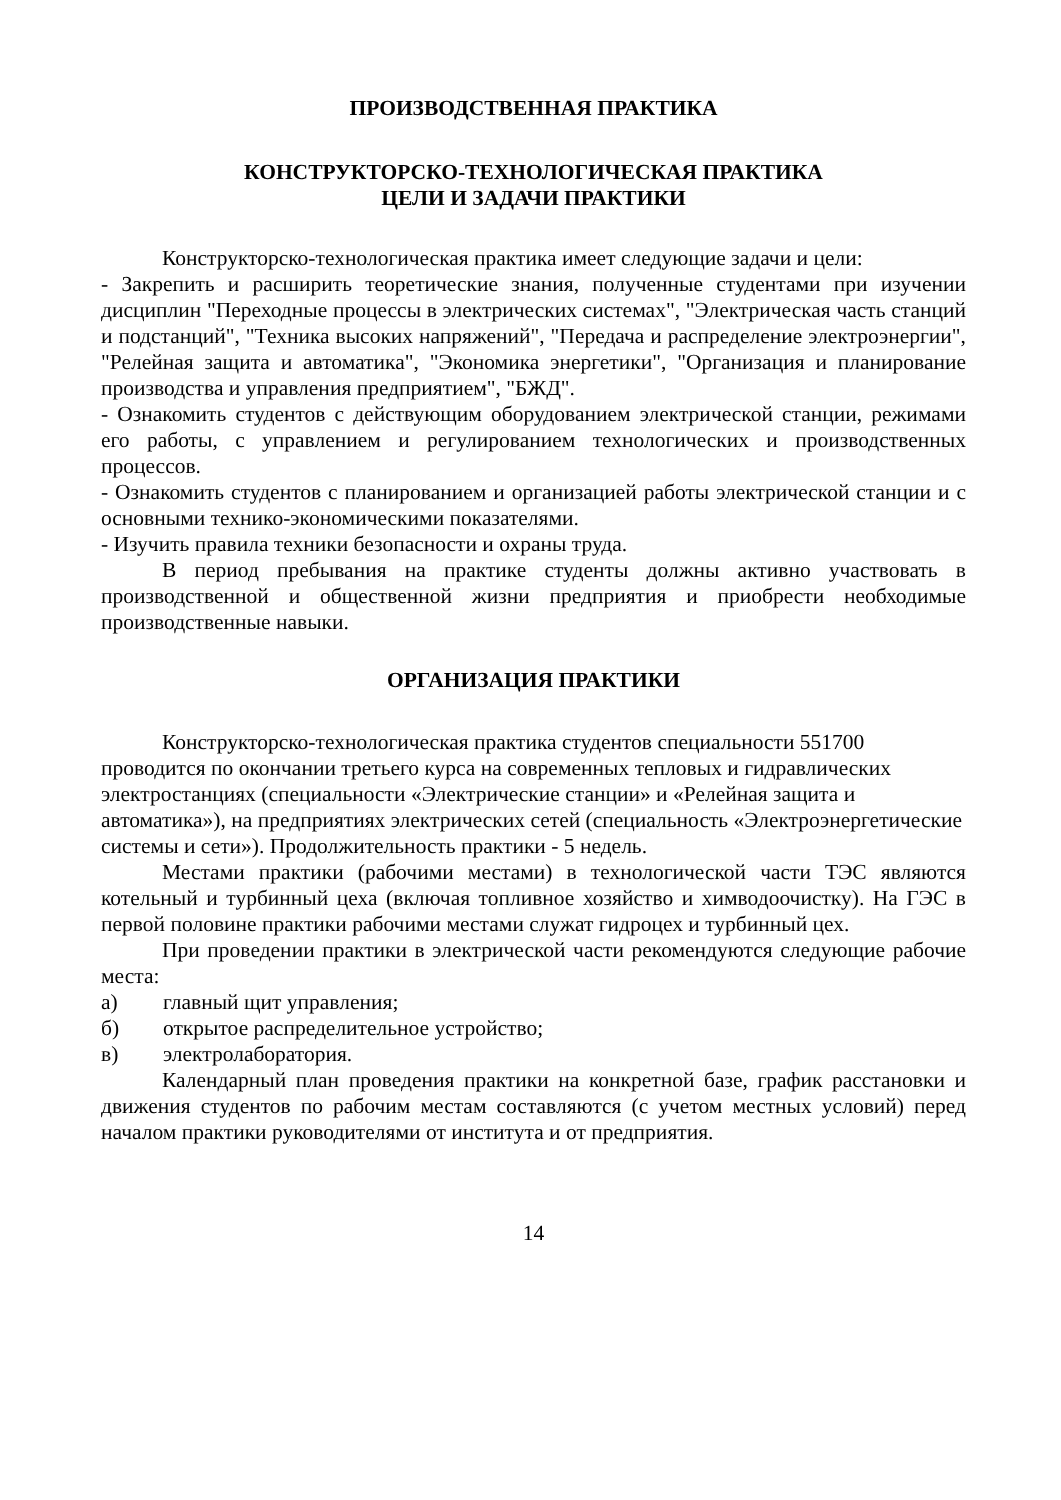ПРОИЗВОДСТВЕННАЯ ПРАКТИКА
КОНСТРУКТОРСКО-ТЕХНОЛОГИЧЕСКАЯ ПРАКТИКА
ЦЕЛИ И ЗАДАЧИ ПРАКТИКИ
Конструкторско-технологическая практика имеет следующие задачи и цели:
- Закрепить и расширить теоретические знания, полученные студентами при изучении дисциплин "Переходные процессы в электрических системах", "Электрическая часть станций и подстанций", "Техника высоких напряжений", "Передача и распределение электроэнергии", "Релейная защита и автоматика", "Экономика энергетики", "Организация и планирование производства и управления предприятием", "БЖД".
- Ознакомить студентов с действующим оборудованием электрической станции, режимами его работы, с управлением и регулированием технологических и производственных процессов.
- Ознакомить студентов с планированием и организацией работы электрической станции и с основными технико-экономическими показателями.
- Изучить правила техники безопасности и охраны труда.
В период пребывания на практике студенты должны активно участвовать в производственной и общественной жизни предприятия и приобрести необходимые производственные навыки.
ОРГАНИЗАЦИЯ ПРАКТИКИ
Конструкторско-технологическая практика студентов специальности 551700 проводится по окончании третьего курса на современных тепловых и гидравлических электростанциях (специальности «Электрические станции» и «Релейная защита и автоматика»), на предприятиях электрических сетей (специальность «Электроэнергетические системы и сети»). Продолжительность практики - 5 недель.
Местами практики (рабочими местами) в технологической части ТЭС являются котельный и турбинный цеха (включая топливное хозяйство и химводоочистку). На ГЭС в первой половине практики рабочими местами служат гидроцех и турбинный цех.
При проведении практики в электрической части рекомендуются следующие рабочие места:
а) главный щит управления;
б) открытое распределительное устройство;
в) электролаборатория.
Календарный план проведения практики на конкретной базе, график расстановки и движения студентов по рабочим местам составляются (с учетом местных условий) перед началом практики руководителями от института и от предприятия.
14